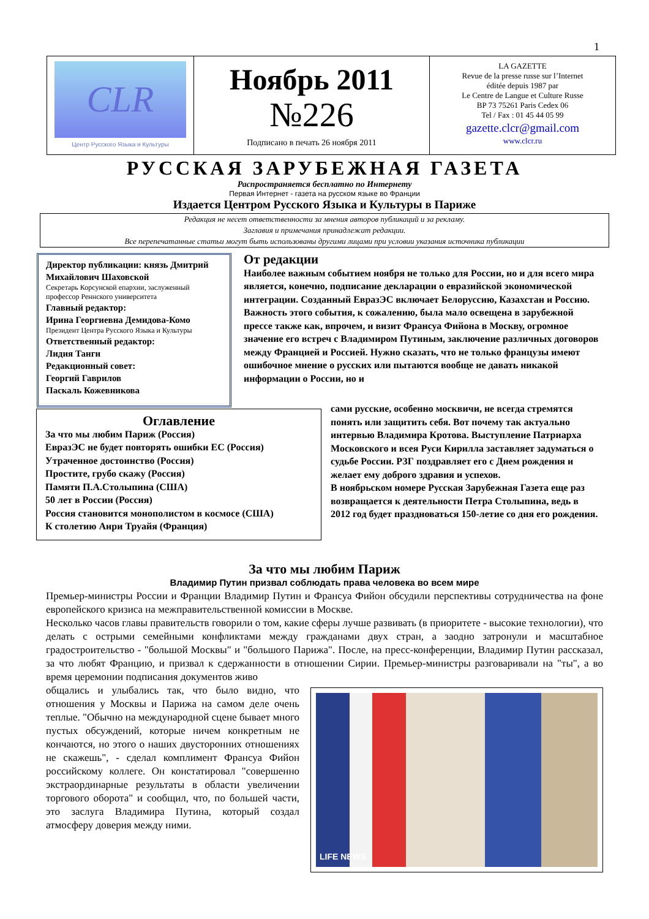1
CLR
Центр Русского Языка и Культуры
Ноябрь 2011
№226
Подписано в печать 26 ноября 2011
LA GAZETTE
Revue de la presse russe sur l’Internet
éditée depuis 1987 par
Le Centre de Langue et Culture Russe
BP 73 75261 Paris Cedex 06
Tel / Fax : 01 45 44 05 99
gazette.clcr@gmail.com
www.clcr.ru
РУССКАЯ ЗАРУБЕЖНАЯ ГАЗЕТА
Распространяется бесплатно по Интернету
Первая Интернет - газета на русском языке во Франции
Издается Центром Русского Языка и Культуры в Париже
Редакция не несет ответственности за мнения авторов публикаций и за рекламу.
Заглавия и примечания принадлежат редакции.
Все перепечатанные статьи могут быть использованы другими лицами при условии указания источника публикации
Директор публикации: князь Дмитрий Михайлович Шаховской
Секретарь Корсунской епархии, заслуженный профессор Реннского университета
Главный редактор:
Ирина Георгиевна Демидова-Комо
Президент Центра Русского Языка и Культуры
Ответственный редактор:
Лидия Танги
Редакционный совет:
Георгий Гаврилов
Паскаль Кожевникова
От редакции
Наиболее важным событием ноября не только для России, но и для всего мира является, конечно, подписание декларации о евразийской экономической интеграции. Созданный ЕвразЭС включает Белоруссию, Казахстан и Россию. Важность этого события, к сожалению, была мало освещена в зарубежной прессе также как, впрочем, и визит Франсуа Фийона в Москву, огромное значение его встреч с Владимиром Путиным, заключение различных договоров между Францией и Россией. Нужно сказать, что не только французы имеют ошибочное мнение о русских или пытаются вообще не давать никакой информации о России, но и
Оглавление
За что мы любим Париж (Россия)
ЕвразЭС не будет повторять ошибки ЕС (Россия)
Утраченное достоинство (Россия)
Простите, грубо скажу (Россия)
Памяти П.А.Столыпина (США)
50 лет в России (Россия)
Россия становится монополистом в космосе (США)
К столетию Анри Труайя (Франция)
сами русские, особенно москвичи, не всегда стремятся понять или защитить себя. Вот почему так актуально интервью Владимира Кротова. Выступление Патриарха Московского и всея Руси Кирилла заставляет задуматься о судьбе России. РЗГ поздравляет его с Днем рождения и желает ему доброго здравия и успехов.
В ноябрьском номере Русская Зарубежная Газета еще раз возвращается к деятельности Петра Столыпина, ведь в 2012 год будет праздноваться 150-летие со дня его рождения.
За что мы любим Париж
Владимир Путин призвал соблюдать права человека во всем мире
Премьер-министры России и Франции Владимир Путин и Франсуа Фийон обсудили перспективы сотрудничества на фоне европейского кризиса на межправительственной комиссии в Москве.
Несколько часов главы правительств говорили о том, какие сферы лучше развивать (в приоритете - высокие технологии), что делать с острыми семейными конфликтами между гражданами двух стран, а заодно затронули и масштабное градостроительство - "большой Москвы" и "большого Парижа". После, на пресс-конференции, Владимир Путин рассказал, за что любят Францию, и призвал к сдержанности в отношении Сирии. Премьер-министры разговаривали на "ты", а во время церемонии подписания документов живо
LIFE NEWS
общались и улыбались так, что было видно, что отношения у Москвы и Парижа на самом деле очень теплые. "Обычно на международной сцене бывает много пустых обсуждений, которые ничем конкретным не кончаются, но этого о наших двусторонних отношениях не скажешь", - сделал комплимент Франсуа Фийон российскому коллеге. Он констатировал "совершенно экстраординарные результаты в области увеличении торгового оборота" и сообщил, что, по большей части, это заслуга Владимира Путина, который создал атмосферу доверия между ними.